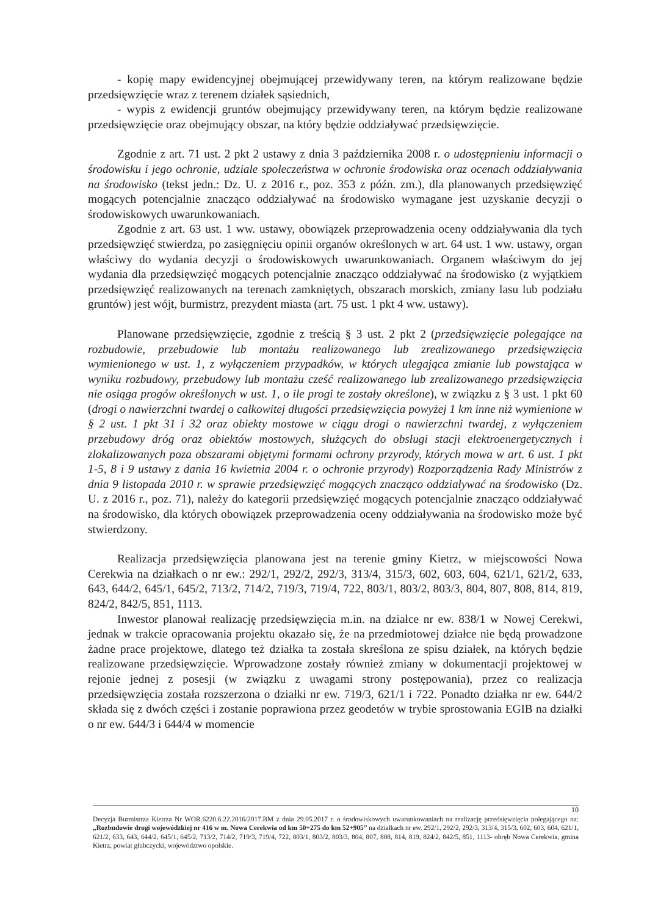- kopię mapy ewidencyjnej obejmującej przewidywany teren, na którym realizowane będzie przedsięwzięcie wraz z terenem działek sąsiednich,
- wypis z ewidencji gruntów obejmujący przewidywany teren, na którym będzie realizowane przedsięwzięcie oraz obejmujący obszar, na który będzie oddziaływać przedsięwzięcie.
Zgodnie z art. 71 ust. 2 pkt 2 ustawy z dnia 3 października 2008 r. o udostępnieniu informacji o środowisku i jego ochronie, udziale społeczeństwa w ochronie środowiska oraz ocenach oddziaływania na środowisko (tekst jedn.: Dz. U. z 2016 r., poz. 353 z późn. zm.), dla planowanych przedsięwzięć mogących potencjalnie znacząco oddziaływać na środowisko wymagane jest uzyskanie decyzji o środowiskowych uwarunkowaniach.
Zgodnie z art. 63 ust. 1 ww. ustawy, obowiązek przeprowadzenia oceny oddziaływania dla tych przedsięwzięć stwierdza, po zasięgnięciu opinii organów określonych w art. 64 ust. 1 ww. ustawy, organ właściwy do wydania decyzji o środowiskowych uwarunkowaniach. Organem właściwym do jej wydania dla przedsięwzięć mogących potencjalnie znacząco oddziaływać na środowisko (z wyjątkiem przedsięwzięć realizowanych na terenach zamkniętych, obszarach morskich, zmiany lasu lub podziału gruntów) jest wójt, burmistrz, prezydent miasta (art. 75 ust. 1 pkt 4 ww. ustawy).
Planowane przedsięwzięcie, zgodnie z treścią § 3 ust. 2 pkt 2 (przedsięwzięcie polegające na rozbudowie, przebudowie lub montażu realizowanego lub zrealizowanego przedsięwzięcia wymienionego w ust. 1, z wyłączeniem przypadków, w których ulegająca zmianie lub powstająca w wyniku rozbudowy, przebudowy lub montażu cześć realizowanego lub zrealizowanego przedsięwzięcia nie osiąga progów określonych w ust. 1, o ile progi te zostały określone), w związku z § 3 ust. 1 pkt 60 (drogi o nawierzchni twardej o całkowitej długości przedsięwzięcia powyżej 1 km inne niż wymienione w § 2 ust. 1 pkt 31 i 32 oraz obiekty mostowe w ciągu drogi o nawierzchni twardej, z wyłączeniem przebudowy dróg oraz obiektów mostowych, służących do obsługi stacji elektroenergetycznych i zlokalizowanych poza obszarami objętymi formami ochrony przyrody, których mowa w art. 6 ust. 1 pkt 1-5, 8 i 9 ustawy z dania 16 kwietnia 2004 r. o ochronie przyrody) Rozporządzenia Rady Ministrów z dnia 9 listopada 2010 r. w sprawie przedsięwzięć mogących znacząco oddziaływać na środowisko (Dz. U. z 2016 r., poz. 71), należy do kategorii przedsięwzięć mogących potencjalnie znacząco oddziaływać na środowisko, dla których obowiązek przeprowadzenia oceny oddziaływania na środowisko może być stwierdzony.
Realizacja przedsięwzięcia planowana jest na terenie gminy Kietrz, w miejscowości Nowa Cerekwia na działkach o nr ew.: 292/1, 292/2, 292/3, 313/4, 315/3, 602, 603, 604, 621/1, 621/2, 633, 643, 644/2, 645/1, 645/2, 713/2, 714/2, 719/3, 719/4, 722, 803/1, 803/2, 803/3, 804, 807, 808, 814, 819, 824/2, 842/5, 851, 1113.
Inwestor planował realizację przedsięwzięcia m.in. na działce nr ew. 838/1 w Nowej Cerekwi, jednak w trakcie opracowania projektu okazało się, że na przedmiotowej działce nie będą prowadzone żadne prace projektowe, dlatego też działka ta została skreślona ze spisu działek, na których będzie realizowane przedsięwzięcie. Wprowadzone zostały również zmiany w dokumentacji projektowej w rejonie jednej z posesji (w związku z uwagami strony postępowania), przez co realizacja przedsięwzięcia została rozszerzona o działki nr ew. 719/3, 621/1 i 722. Ponadto działka nr ew. 644/2 składa się z dwóch części i zostanie poprawiona przez geodetów w trybie sprostowania EGIB na działki o nr ew. 644/3 i 644/4 w momencie
10
Decyzja Burmistrza Kietrza Nr WOR.6220.6.22.2016/2017.BM z dnia 29.05.2017 r. o środowiskowych uwarunkowaniach na realizację przedsięwzięcia polegającego na: „Rozbudowie drogi wojewódzkiej nr 416 w m. Nowa Cerekwia od km 50+275 do km 52+905” na działkach nr ew. 292/1, 292/2, 292/3, 313/4, 315/3, 602, 603, 604, 621/1, 621/2, 633, 643, 644/2, 645/1, 645/2, 713/2, 714/2, 719/3, 719/4, 722, 803/1, 803/2, 803/3, 804, 807, 808, 814, 819, 824/2, 842/5, 851, 1113- obręb Nowa Cerekwia, gmina Kietrz, powiat głubczycki, województwo opolskie.